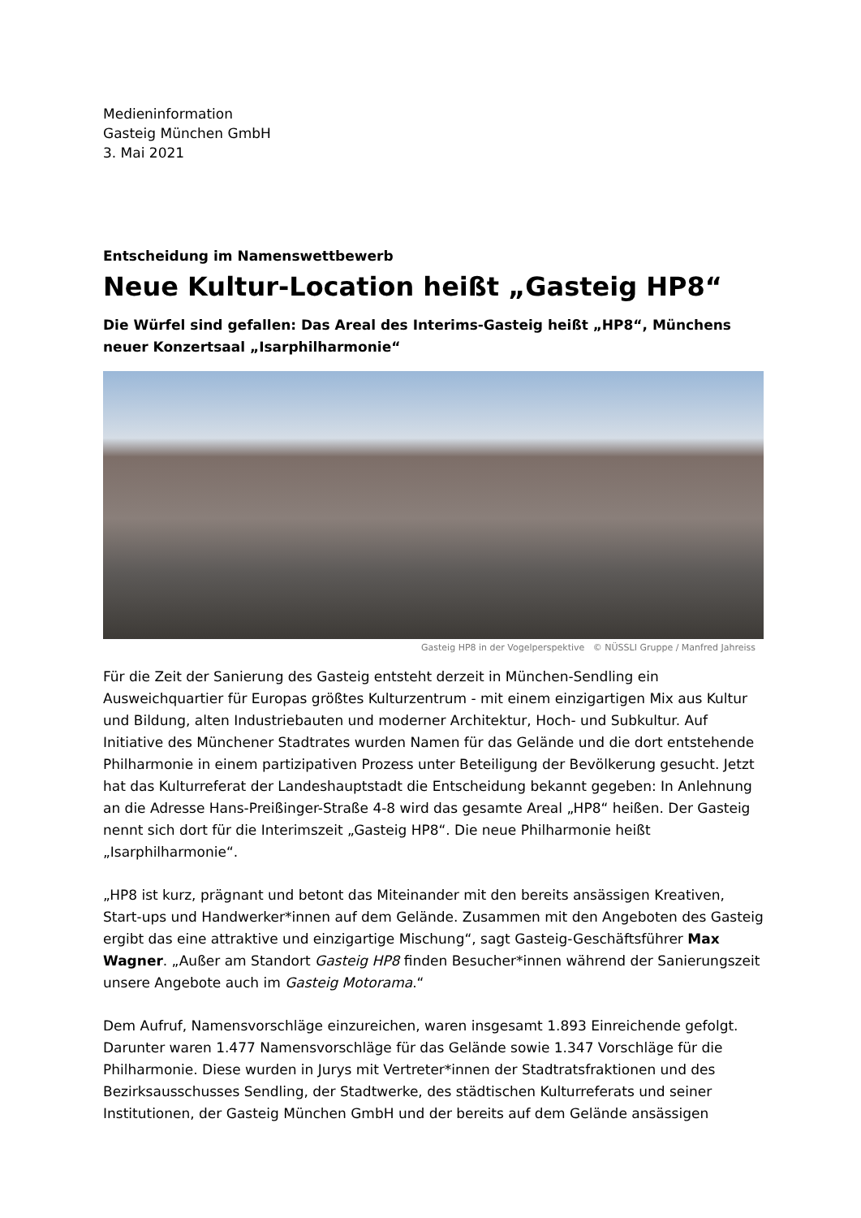Medieninformation
Gasteig München GmbH
3. Mai 2021
Entscheidung im Namenswettbewerb
Neue Kultur-Location heißt „Gasteig HP8“
Die Würfel sind gefallen: Das Areal des Interims-Gasteig heißt „HP8“, Münchens neuer Konzertsaal „Isarphilharmonie“
Gasteig HP8 in der Vogelperspektive © NÜSSLI Gruppe / Manfred Jahreiss
Für die Zeit der Sanierung des Gasteig entsteht derzeit in München-Sendling ein Ausweichquartier für Europas größtes Kulturzentrum - mit einem einzigartigen Mix aus Kultur und Bildung, alten Industriebauten und moderner Architektur, Hoch- und Subkultur. Auf Initiative des Münchener Stadtrates wurden Namen für das Gelände und die dort entstehende Philharmonie in einem partizipativen Prozess unter Beteiligung der Bevölkerung gesucht. Jetzt hat das Kulturreferat der Landeshauptstadt die Entscheidung bekannt gegeben: In Anlehnung an die Adresse Hans-Preißinger-Straße 4-8 wird das gesamte Areal „HP8“ heißen. Der Gasteig nennt sich dort für die Interimszeit „Gasteig HP8“. Die neue Philharmonie heißt „Isarphilharmonie“.
„HP8 ist kurz, prägnant und betont das Miteinander mit den bereits ansässigen Kreativen, Start-ups und Handwerker*innen auf dem Gelände. Zusammen mit den Angeboten des Gasteig ergibt das eine attraktive und einzigartige Mischung“, sagt Gasteig-Geschäftsführer Max Wagner. „Außer am Standort Gasteig HP8 finden Besucher*innen während der Sanierungszeit unsere Angebote auch im Gasteig Motorama.“
Dem Aufruf, Namensvorschläge einzureichen, waren insgesamt 1.893 Einreichende gefolgt. Darunter waren 1.477 Namensvorschläge für das Gelände sowie 1.347 Vorschläge für die Philharmonie. Diese wurden in Jurys mit Vertreter*innen der Stadtratsfraktionen und des Bezirksausschusses Sendling, der Stadtwerke, des städtischen Kulturreferats und seiner Institutionen, der Gasteig München GmbH und der bereits auf dem Gelände ansässigen